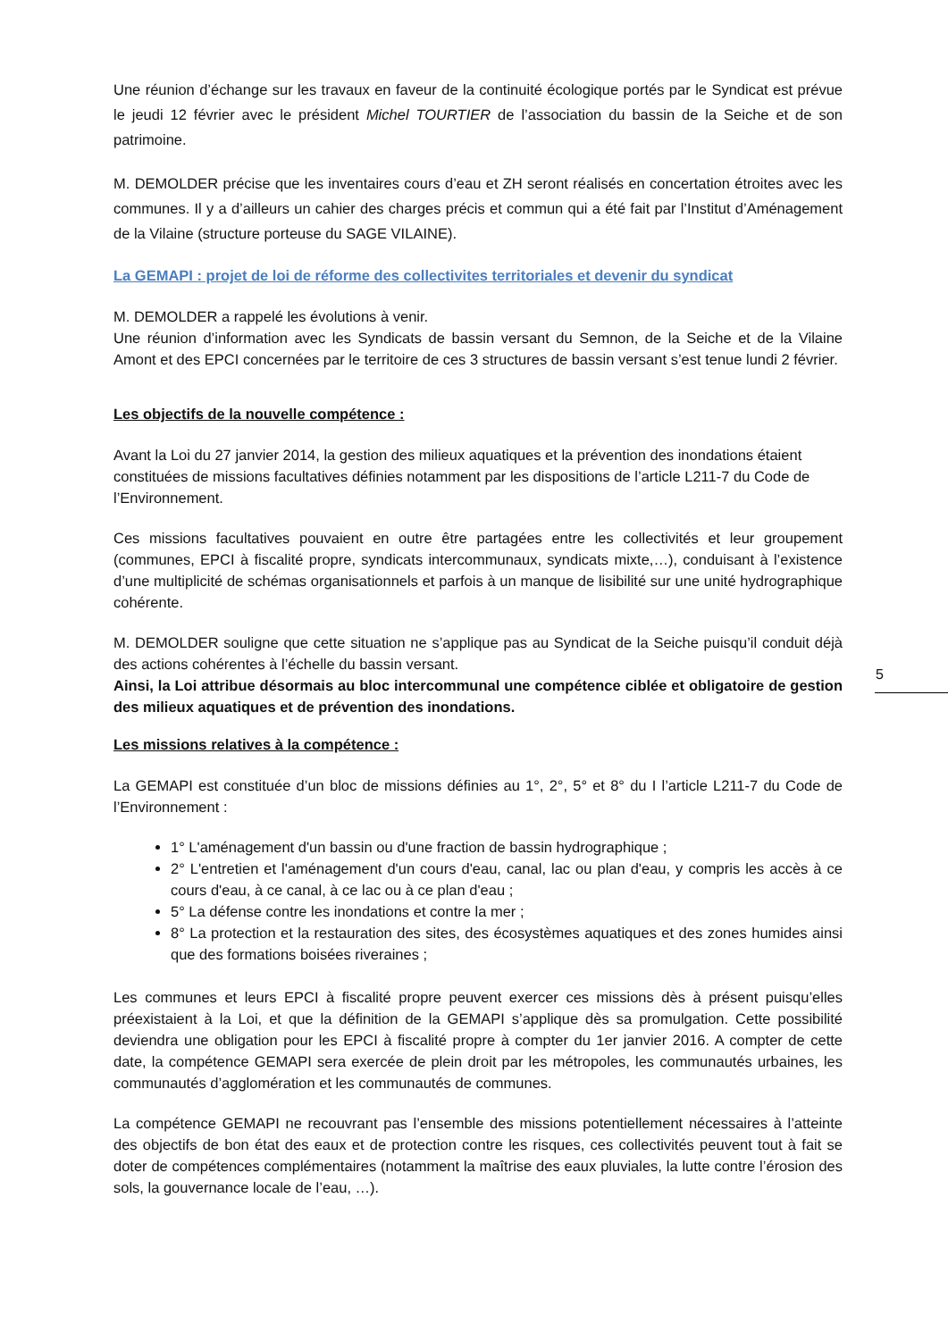Une réunion d’échange sur les travaux en faveur de la continuité écologique portés par le Syndicat est prévue le jeudi 12 février avec le président Michel TOURTIER de l’association du bassin de la Seiche et de son patrimoine.
M. DEMOLDER précise que les inventaires cours d’eau et ZH seront réalisés en concertation étroites avec les communes. Il y a d’ailleurs un cahier des charges précis et commun qui a été fait par l’Institut d’Aménagement de la Vilaine (structure porteuse du SAGE VILAINE).
La GEMAPI : projet de loi de réforme des collectivites territoriales et devenir du syndicat
M. DEMOLDER a rappelé les évolutions à venir.
Une réunion d’information avec les Syndicats de bassin versant du Semnon, de la Seiche et de la Vilaine Amont et des EPCI concernées par le territoire de ces 3 structures de bassin versant s’est tenue lundi 2 février.
Les objectifs de la nouvelle compétence :
Avant la Loi du 27 janvier 2014, la gestion des milieux aquatiques et la prévention des inondations étaient constituées de missions facultatives définies notamment par les dispositions de l’article L211-7 du Code de l’Environnement.
Ces missions facultatives pouvaient en outre être partagées entre les collectivités et leur groupement (communes, EPCI à fiscalité propre, syndicats intercommunaux, syndicats mixte,…), conduisant à l’existence d’une multiplicité de schémas organisationnels et parfois à un manque de lisibilité sur une unité hydrographique cohérente.
M. DEMOLDER souligne que cette situation ne s’applique pas au Syndicat de la Seiche puisqu’il conduit déjà des actions cohérentes à l’échelle du bassin versant.
Ainsi, la Loi attribue désormais au bloc intercommunal une compétence ciblée et obligatoire de gestion des milieux aquatiques et de prévention des inondations.
Les missions relatives à la compétence :
La GEMAPI est constituée d’un bloc de missions définies au 1°, 2°, 5° et 8° du I l’article L211-7 du Code de l’Environnement :
1° L'aménagement d'un bassin ou d'une fraction de bassin hydrographique ;
2° L'entretien et l'aménagement d'un cours d'eau, canal, lac ou plan d'eau, y compris les accès à ce cours d'eau, à ce canal, à ce lac ou à ce plan d'eau ;
5° La défense contre les inondations et contre la mer ;
8° La protection et la restauration des sites, des écosystèmes aquatiques et des zones humides ainsi que des formations boisées riveraines ;
Les communes et leurs EPCI à fiscalité propre peuvent exercer ces missions dès à présent puisqu’elles préexistaient à la Loi, et que la définition de la GEMAPI s’applique dès sa promulgation. Cette possibilité deviendra une obligation pour les EPCI à fiscalité propre à compter du 1er janvier 2016. A compter de cette date, la compétence GEMAPI sera exercée de plein droit par les métropoles, les communautés urbaines, les communautés d’agglomération et les communautés de communes.
La compétence GEMAPI ne recouvrant pas l’ensemble des missions potentiellement nécessaires à l’atteinte des objectifs de bon état des eaux et de protection contre les risques, ces collectivités peuvent tout à fait se doter de compétences complémentaires (notamment la maîtrise des eaux pluviales, la lutte contre l’érosion des sols, la gouvernance locale de l’eau, …).
5